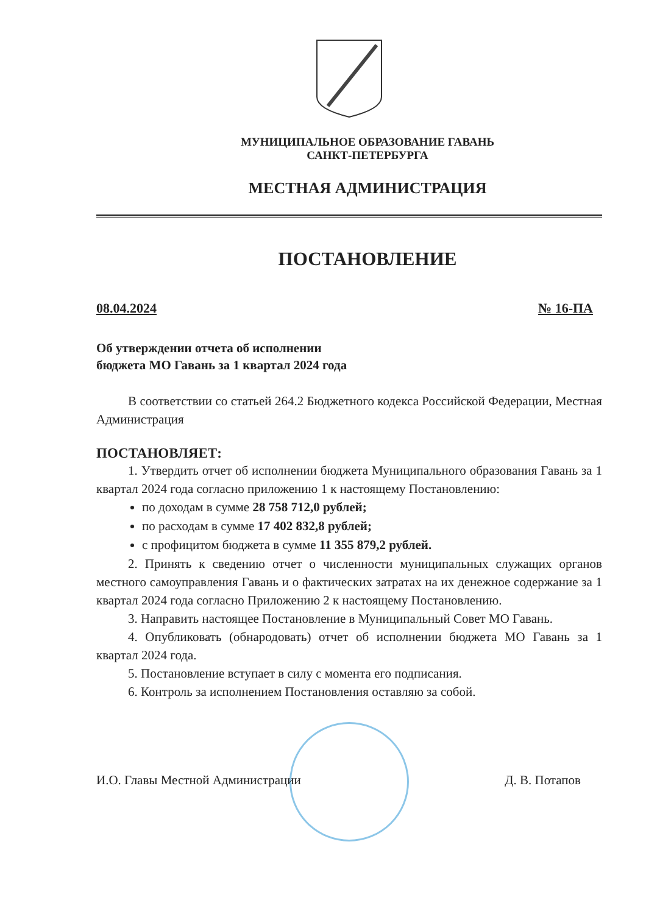МУНИЦИПАЛЬНОЕ ОБРАЗОВАНИЕ ГАВАНЬ
САНКТ-ПЕТЕРБУРГА
МЕСТНАЯ АДМИНИСТРАЦИЯ
ПОСТАНОВЛЕНИЕ
08.04.2024 № 16-ПА
Об утверждении отчета об исполнении
бюджета МО Гавань за 1 квартал 2024 года
В соответствии со статьей 264.2 Бюджетного кодекса Российской Федерации, Местная Администрация
ПОСТАНОВЛЯЕТ:
1. Утвердить отчет об исполнении бюджета Муниципального образования Гавань за 1 квартал 2024 года согласно приложению 1 к настоящему Постановлению:
по доходам в сумме 28 758 712,0 рублей;
по расходам в сумме 17 402 832,8 рублей;
с профицитом бюджета в сумме 11 355 879,2 рублей.
2. Принять к сведению отчет о численности муниципальных служащих органов местного самоуправления Гавань и о фактических затратах на их денежное содержание за 1 квартал 2024 года согласно Приложению 2 к настоящему Постановлению.
3. Направить настоящее Постановление в Муниципальный Совет МО Гавань.
4. Опубликовать (обнародовать) отчет об исполнении бюджета МО Гавань за 1 квартал 2024 года.
5. Постановление вступает в силу с момента его подписания.
6. Контроль за исполнением Постановления оставляю за собой.
И.О. Главы Местной Администрации Д. В. Потапов